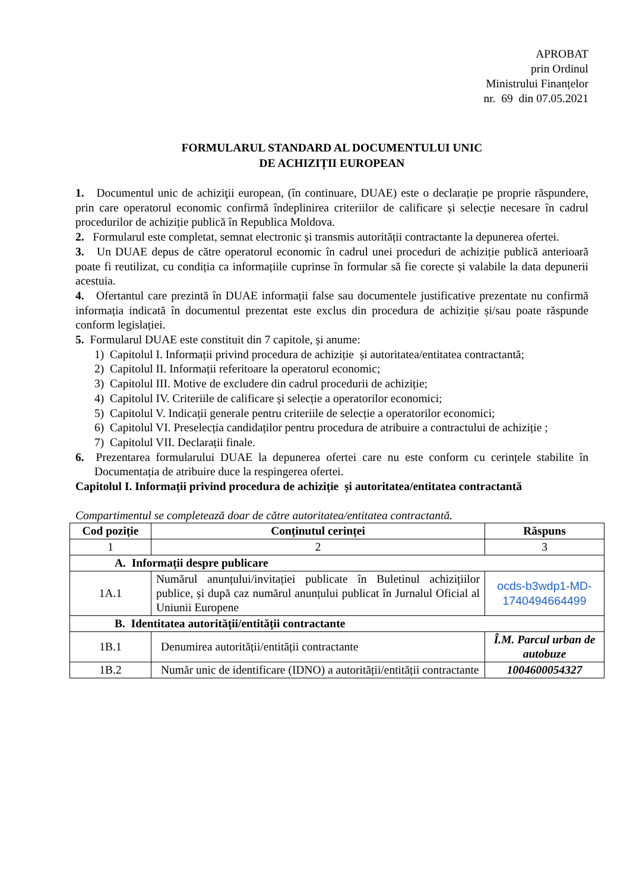APROBAT
prin Ordinul
Ministrului Finanțelor
nr. 69 din 07.05.2021
FORMULARUL STANDARD AL DOCUMENTULUI UNIC
DE ACHIZIȚII EUROPEAN
1. Documentul unic de achiziţii european, (în continuare, DUAE) este o declarație pe proprie răspundere, prin care operatorul economic confirmă îndeplinirea criteriilor de calificare și selecție necesare în cadrul procedurilor de achiziție publică în Republica Moldova.
2. Formularul este completat, semnat electronic și transmis autorității contractante la depunerea ofertei.
3. Un DUAE depus de către operatorul economic în cadrul unei proceduri de achiziție publică anterioară poate fi reutilizat, cu condiția ca informațiile cuprinse în formular să fie corecte și valabile la data depunerii acestuia.
4. Ofertantul care prezintă în DUAE informații false sau documentele justificative prezentate nu confirmă informația indicată în documentul prezentat este exclus din procedura de achiziție și/sau poate răspunde conform legislației.
5. Formularul DUAE este constituit din 7 capitole, și anume:
1) Capitolul I. Informații privind procedura de achiziție și autoritatea/entitatea contractantă;
2) Capitolul II. Informații referitoare la operatorul economic;
3) Capitolul III. Motive de excludere din cadrul procedurii de achiziție;
4) Capitolul IV. Criteriile de calificare și selecție a operatorilor economici;
5) Capitolul V. Indicații generale pentru criteriile de selecție a operatorilor economici;
6) Capitolul VI. Preselecția candidaților pentru procedura de atribuire a contractului de achiziție ;
7) Capitolul VII. Declarații finale.
6. Prezentarea formularului DUAE la depunerea ofertei care nu este conform cu cerințele stabilite în Documentația de atribuire duce la respingerea ofertei.
Capitolul I. Informații privind procedura de achiziție și autoritatea/entitatea contractantă
Compartimentul se completează doar de către autoritatea/entitatea contractantă.
| Cod poziție | Conținutul cerinței | Răspuns |
| --- | --- | --- |
| 1 | 2 | 3 |
| A. Informații despre publicare | | |
| 1A.1 | Numărul anunțului/invitației publicate în Buletinul achizițiilor publice, și după caz numărul anunțului publicat în Jurnalul Oficial al Uniunii Europene | ocds-b3wdp1-MD-1740494664499 |
| B. Identitatea autorității/entității contractante | | |
| 1B.1 | Denumirea autorității/entității contractante | Î.M. Parcul urban de autobuze |
| 1B.2 | Număr unic de identificare (IDNO) a autorității/entității contractante | 1004600054327 |